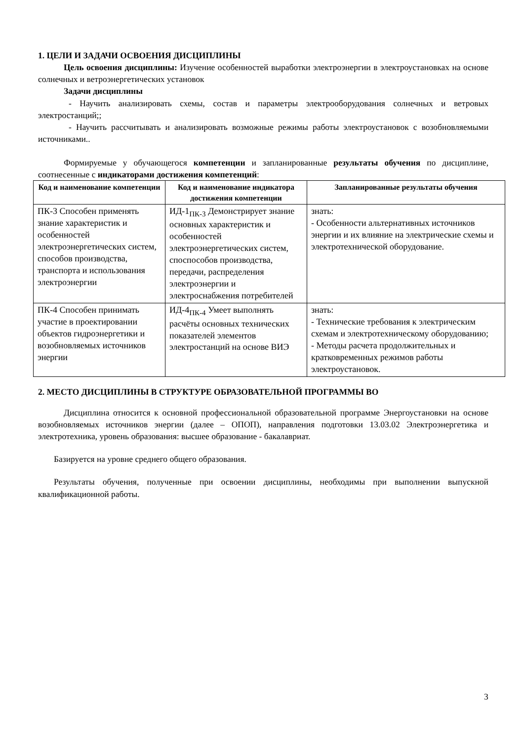1. ЦЕЛИ И ЗАДАЧИ ОСВОЕНИЯ ДИСЦИПЛИНЫ
Цель освоения дисциплины: Изучение особенностей выработки электроэнергии в электроустановках на основе солнечных и ветроэнергетических установок
Задачи дисциплины
- Научить анализировать схемы, состав и параметры электрооборудования солнечных и ветровых электростанций;;
- Научить рассчитывать и анализировать возможные режимы работы электроустановок с возобновляемыми источниками..
Формируемые у обучающегося компетенции и запланированные результаты обучения по дисциплине, соотнесенные с индикаторами достижения компетенций:
| Код и наименование компетенции | Код и наименование индикатора достижения компетенции | Запланированные результаты обучения |
| --- | --- | --- |
| ПК-3 Способен применять знание характеристик и особенностей электроэнергетических систем, способов производства, транспорта и использования электроэнергии | ИД-1<sub>ПК-3</sub> Демонстрирует знание основных характеристик и особенностей электроэнергетических систем, спос­пособов производства, передачи, распределения электроэнергии и электроснабжения потребителей | знать: - Особенности альтернативных источников энергии и их влияние на электрические схемы и электротехнической оборудование. |
| ПК-4 Способен принимать участие в проектировании объектов гидроэнергетики и возобновляемых источников энергии | ИД-4<sub>ПК-4</sub> Умеет выполнять расчёты основных технических показателей элементов электростанций на основе ВИЭ | знать: - Технические требования к электрическим схемам и электротехническому оборудованию; - Методы расчета продолжительных и кратковременных режимов работы электроустановок. |
2. МЕСТО ДИСЦИПЛИНЫ В СТРУКТУРЕ ОБРАЗОВАТЕЛЬНОЙ ПРОГРАММЫ ВО
Дисциплина относится к основной профессиональной образовательной программе Энергоустановки на основе возобновляемых источников энергии (далее – ОПОП), направления подготовки 13.03.02 Электроэнергетика и электротехника, уровень образования: высшее образование - бакалавриат.
Базируется на уровне среднего общего образования.
Результаты обучения, полученные при освоении дисциплины, необходимы при выполнении выпускной квалификационной работы.
3